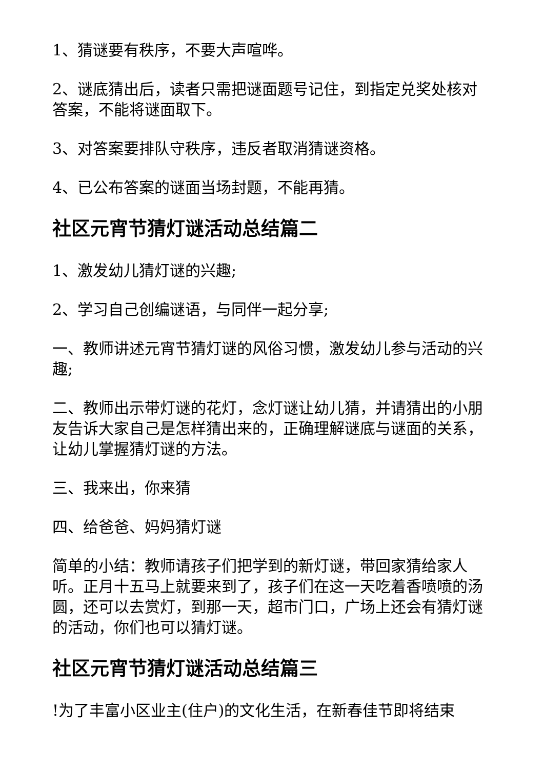1、猜谜要有秩序，不要大声喧哗。
2、谜底猜出后，读者只需把谜面题号记住，到指定兑奖处核对答案，不能将谜面取下。
3、对答案要排队守秩序，违反者取消猜谜资格。
4、已公布答案的谜面当场封题，不能再猜。
社区元宵节猜灯谜活动总结篇二
1、激发幼儿猜灯谜的兴趣;
2、学习自己创编谜语，与同伴一起分享;
一、教师讲述元宵节猜灯谜的风俗习惯，激发幼儿参与活动的兴趣;
二、教师出示带灯谜的花灯，念灯谜让幼儿猜，并请猜出的小朋友告诉大家自己是怎样猜出来的，正确理解谜底与谜面的关系，让幼儿掌握猜灯谜的方法。
三、我来出，你来猜
四、给爸爸、妈妈猜灯谜
简单的小结：教师请孩子们把学到的新灯谜，带回家猜给家人听。正月十五马上就要来到了，孩子们在这一天吃着香喷喷的汤圆，还可以去赏灯，到那一天，超市门口，广场上还会有猜灯谜的活动，你们也可以猜灯谜。
社区元宵节猜灯谜活动总结篇三
!为了丰富小区业主(住户)的文化生活，在新春佳节即将结束